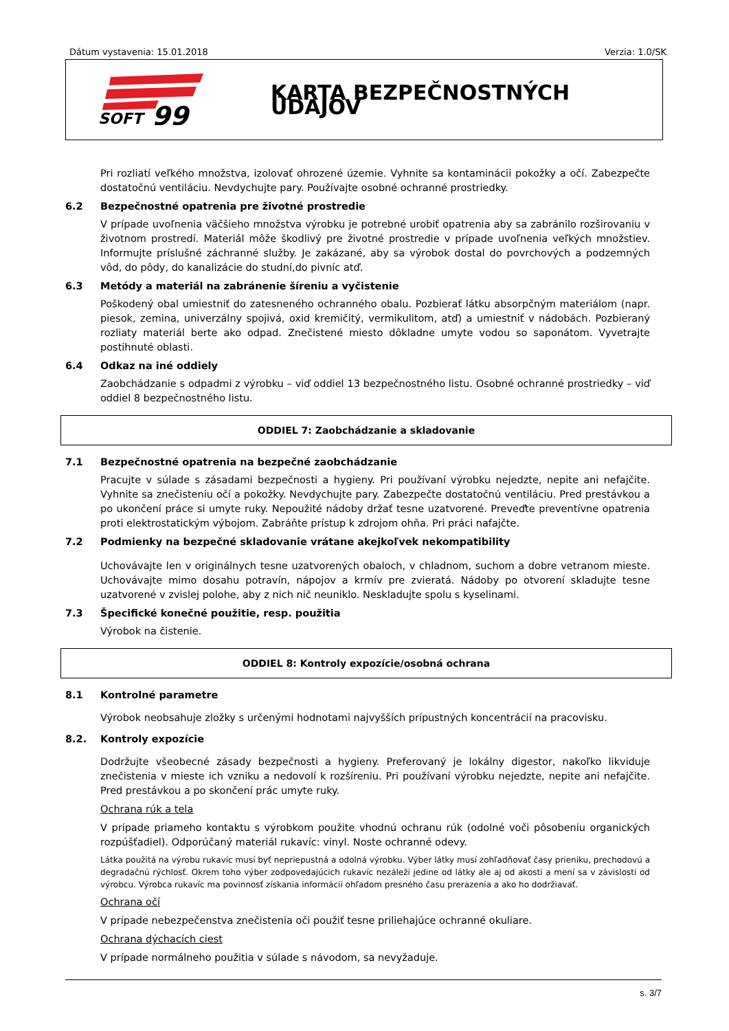Dátum vystavenia: 15.01.2018 Verzia: 1.0/SK
SOFT
99
KARTA BEZPEČNOSTNÝCH ÚDAJOV
Pri rozliatí veľkého množstva, izolovať ohrozené územie. Vyhnite sa kontaminácii pokožky a očí. Zabezpečte dostatočnú ventiláciu. Nevdychujte pary. Používajte osobné ochranné prostriedky.
6.2 Bezpečnostné opatrenia pre životné prostredie
V prípade uvoľnenia väčšieho množstva výrobku je potrebné urobiť opatrenia aby sa zabránilo rozširovaniu v životnom prostredí. Materiál môže škodlivý pre životné prostredie v prípade uvoľnenia veľkých množstiev. Informujte príslušné záchranné služby. Je zakázané, aby sa výrobok dostal do povrchových a podzemných vôd, do pôdy, do kanalizácie do studní,do pivníc atď.
6.3 Metódy a materiál na zabránenie šíreniu a vyčistenie
Poškodený obal umiestniť do zatesneného ochranného obalu. Pozbierať látku absorpčným materiálom (napr. piesok, zemina, univerzálny spojivá, oxid kremičitý, vermikulitom, atď) a umiestniť v nádobách. Pozbieraný rozliaty materiál berte ako odpad. Znečistené miesto dôkladne umyte vodou so saponátom. Vyvetrajte postihnuté oblasti.
6.4 Odkaz na iné oddiely
Zaobchádzanie s odpadmi z výrobku – viď oddiel 13 bezpečnostného listu. Osobné ochranné prostriedky – viď oddiel 8 bezpečnostného listu.
ODDIEL 7: Zaobchádzanie a skladovanie
7.1 Bezpečnostné opatrenia na bezpečné zaobchádzanie
Pracujte v súlade s zásadami bezpečnosti a hygieny. Pri používaní výrobku nejedzte, nepite ani nefajčite. Vyhnite sa znečisteniu očí a pokožky. Nevdychujte pary. Zabezpečte dostatočnú ventiláciu. Pred prestávkou a po ukončení práce si umyte ruky. Nepoužité nádoby držať tesne uzatvorené. Preveďte preventívne opatrenia proti elektrostatickým výbojom. Zabráňte prístup k zdrojom ohňa. Pri práci nafajčte.
7.2 Podmienky na bezpečné skladovanie vrátane akejkoľvek nekompatibility
Uchovávajte len v originálnych tesne uzatvorených obaloch, v chladnom, suchom a dobre vetranom mieste. Uchovávajte mimo dosahu potravín, nápojov a krmív pre zvieratá. Nádoby po otvorení skladujte tesne uzatvorené v zvislej polohe, aby z nich nič neuniklo. Neskladujte spolu s kyselinami.
7.3 Špecifické konečné použitie, resp. použitia
Výrobok na čistenie.
ODDIEL 8: Kontroly expozície/osobná ochrana
8.1 Kontrolné parametre
Výrobok neobsahuje zložky s určenými hodnotami najvyšších prípustných koncentrácií na pracovisku.
8.2. Kontroly expozície
Dodržujte všeobecné zásady bezpečnosti a hygieny. Preferovaný je lokálny digestor, nakoľko likviduje znečistenia v mieste ich vzniku a nedovolí k rozšíreniu. Pri používaní výrobku nejedzte, nepite ani nefajčite. Pred prestávkou a po skončení prác umyte ruky.
Ochrana rúk a tela
V prípade priameho kontaktu s výrobkom použite vhodnú ochranu rúk (odolné voči pôsobeniu organických rozpúšťadiel). Odporúčaný materiál rukavíc: vinyl. Noste ochranné odevy.
Látka použitá na výrobu rukavíc musí byť nepriepustná a odolná výrobku. Výber látky musí zohľadňovať časy prieniku, prechodovú a degradačnú rýchlosť. Okrem toho výber zodpovedajúcich rukavíc nezáleží jedine od látky ale aj od akosti a mení sa v závislosti od výrobcu. Výrobca rukavíc ma povinnosť získania informácií ohľadom presného času prerazenia a ako ho dodržiavať.
Ochrana očí
V prípade nebezpečenstva znečistenia oči použiť tesne priliehajúce ochranné okuliare.
Ochrana dýchacích ciest
V prípade normálneho použitia v súlade s návodom, sa nevyžaduje.
s. 3/7